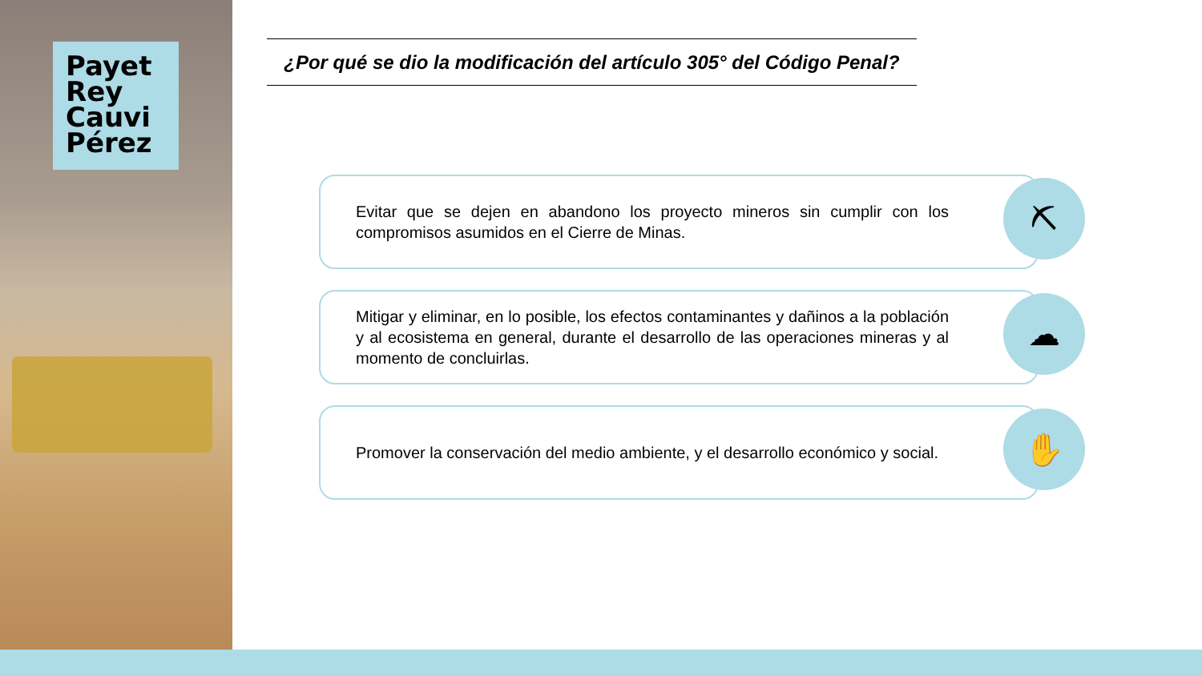Payet
Rey
Cauvi
Pérez
¿Por qué se dio la modificación del artículo 305° del Código Penal?
Evitar que se dejen en abandono los proyecto mineros sin cumplir con los compromisos asumidos en el Cierre de Minas.
⛏
Mitigar y eliminar, en lo posible, los efectos contaminantes y dañinos a la población y al ecosistema en general, durante el desarrollo de las operaciones mineras y al momento de concluirlas.
☁
Promover la conservación del medio ambiente, y el desarrollo económico y social.
✋